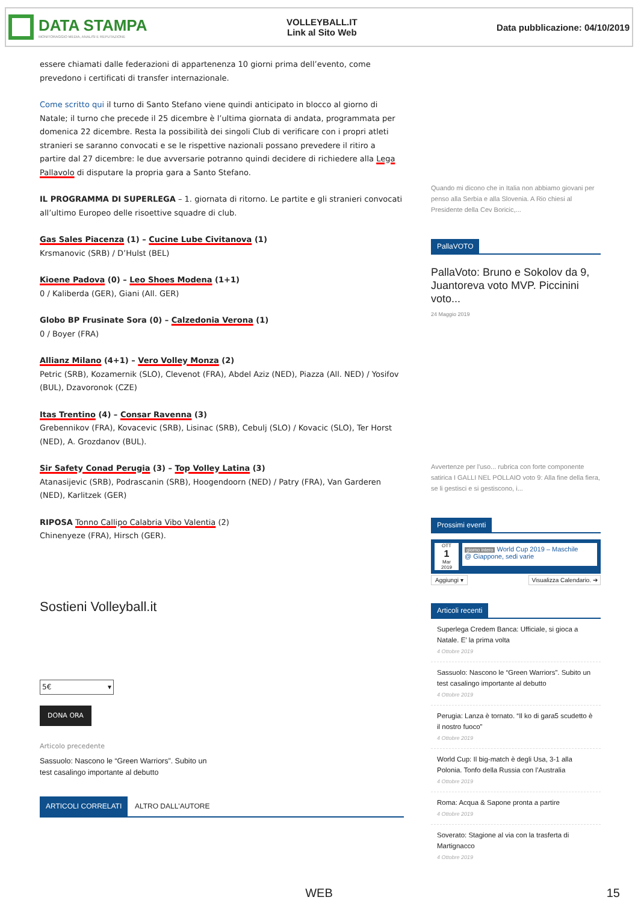DATA STAMPA
MONITORAGGIO MEDIA, ANALISI E REPUTAZIONE
VOLLEYBALL.IT
Link al Sito Web
Data pubblicazione: 04/10/2019
essere chiamati dalle federazioni di appartenenza 10 giorni prima dell’evento, come prevedono i certificati di transfer internazionale.
Come scritto qui il turno di Santo Stefano viene quindi anticipato in blocco al giorno di Natale; il turno che precede il 25 dicembre è l’ultima giornata di andata, programmata per domenica 22 dicembre. Resta la possibilità dei singoli Club di verificare con i propri atleti stranieri se saranno convocati e se le rispettive nazionali possano prevedere il ritiro a partire dal 27 dicembre: le due avversarie potranno quindi decidere di richiedere alla Lega Pallavolo di disputare la propria gara a Santo Stefano.
IL PROGRAMMA DI SUPERLEGA – 1. giornata di ritorno. Le partite e gli stranieri convocati all’ultimo Europeo delle risoettive squadre di club.
Gas Sales Piacenza (1) – Cucine Lube Civitanova (1)
Krsmanovic (SRB) / D’Hulst (BEL)
Kioene Padova (0) – Leo Shoes Modena (1+1)
0 / Kaliberda (GER), Giani (All. GER)
Globo BP Frusinate Sora (0) – Calzedonia Verona (1)
0 / Boyer (FRA)
Allianz Milano (4+1) – Vero Volley Monza (2)
Petric (SRB), Kozamernik (SLO), Clevenot (FRA), Abdel Aziz (NED), Piazza (All. NED) / Yosifov (BUL), Dzavoronok (CZE)
Itas Trentino (4) – Consar Ravenna (3)
Grebennikov (FRA), Kovacevic (SRB), Lisinac (SRB), Cebulj (SLO) / Kovacic (SLO), Ter Horst (NED), A. Grozdanov (BUL).
Sir Safety Conad Perugia (3) – Top Volley Latina (3)
Atanasijevic (SRB), Podrascanin (SRB), Hoogendoorn (NED) / Patry (FRA), Van Garderen (NED), Karlitzek (GER)
RIPOSA Tonno Callipo Calabria Vibo Valentia (2)
Chinenyeze (FRA), Hirsch (GER).
Sostieni Volleyball.it
5€ ▾
DONA ORA
Articolo precedente
Sassuolo: Nascono le “Green Warriors”. Subito un test casalingo importante al debutto
ARTICOLI CORRELATI ALTRO DALL'AUTORE
Quando mi dicono che in Italia non abbiamo giovani per penso alla Serbia e alla Slovenia. A Rio chiesi al Presidente della Cev Boricic,...
PallaVOTO
PallaVoto: Bruno e Sokolov da 9, Juantoreva voto MVP. Piccinini voto...
24 Maggio 2019
Avvertenze per l'uso... rubrica con forte componente satirica I GALLI NEL POLLAIO voto 9: Alla fine della fiera, se li gestisci e si gestiscono, i...
Prossimi eventi
OTT
1
Mar
2019
giorno intero World Cup 2019 – Maschile
@ Giappone, sedi varie
Aggiungi ▾ Visualizza Calendario. ➔
Articoli recenti
Superlega Credem Banca: Ufficiale, si gioca a Natale. E’ la prima volta
4 Ottobre 2019
Sassuolo: Nascono le “Green Warriors”. Subito un test casalingo importante al debutto
4 Ottobre 2019
Perugia: Lanza è tornato. “Il ko di gara5 scudetto è il nostro fuoco”
4 Ottobre 2019
World Cup: Il big-match è degli Usa, 3-1 alla Polonia. Tonfo della Russia con l’Australia
4 Ottobre 2019
Roma: Acqua & Sapone pronta a partire
4 Ottobre 2019
Soverato: Stagione al via con la trasferta di Martignacco
4 Ottobre 2019
WEB 15